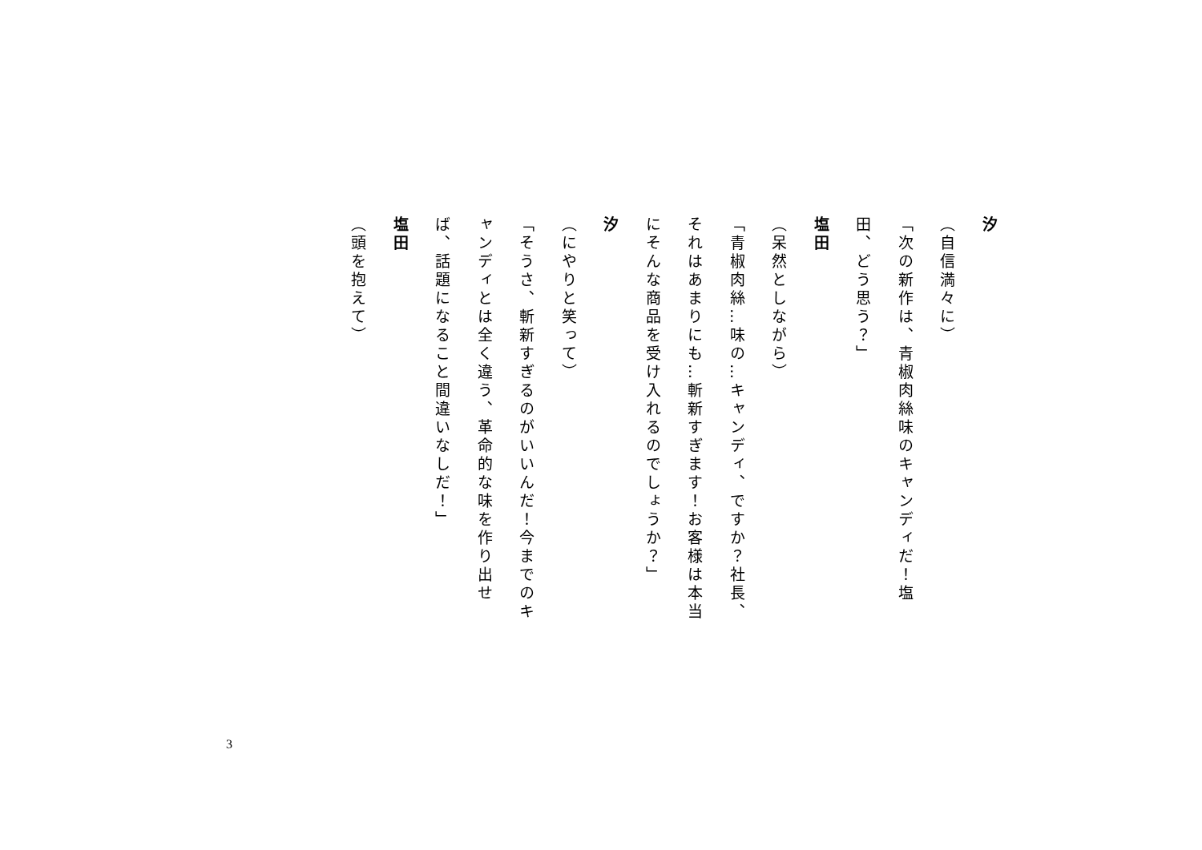汐
（自信満々に）
「次の新作は、青椒肉絲味のキャンディだ！塩田、どう思う？」
塩田
（呆然としながら）
「青椒肉絲…味の…キャンディ、ですか？社長、それはあまりにも…斬新すぎます！お客様は本当にそんな商品を受け入れるのでしょうか？」
汐
（にやりと笑って）
「そうさ、斬新すぎるのがいいんだ！今までのキャンディとは全く違う、革命的な味を作り出せば、話題になること間違いなしだ！」
塩田
（頭を抱えて）
3